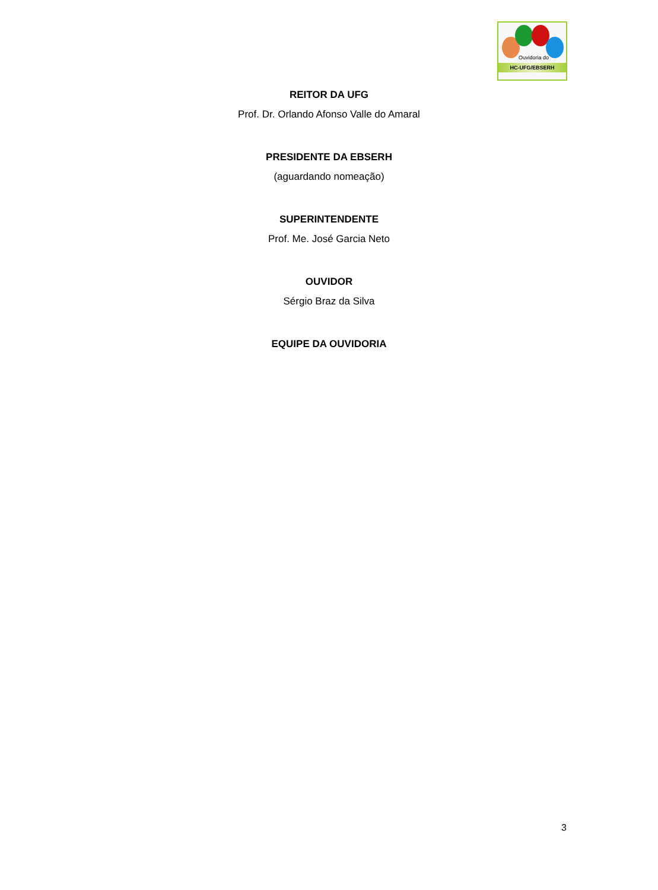Ouvidoria do
HC-UFG/EBSERH
REITOR DA UFG
Prof. Dr. Orlando Afonso Valle do Amaral
PRESIDENTE DA EBSERH
(aguardando nomeação)
SUPERINTENDENTE
Prof. Me. José Garcia Neto
OUVIDOR
Sérgio Braz da Silva
EQUIPE DA OUVIDORIA
3